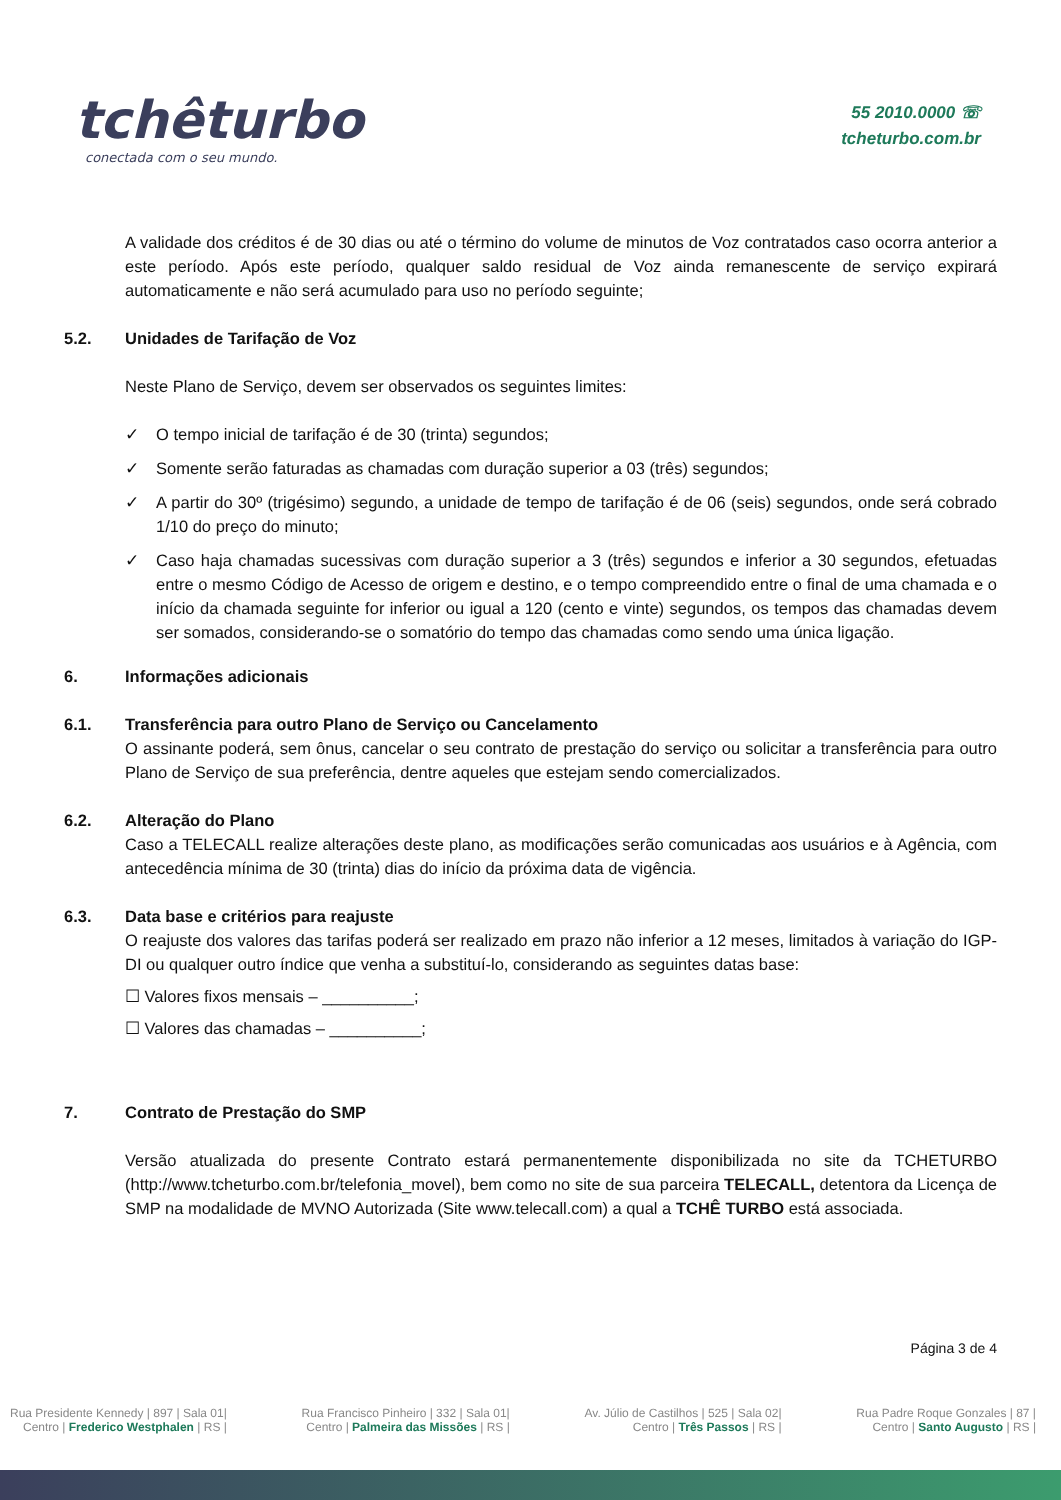tchêturbo
conectada com o seu mundo.
55 2010.0000 ☏
tcheturbo.com.br
A validade dos créditos é de 30 dias ou até o término do volume de minutos de Voz contratados caso ocorra anterior a este período. Após este período, qualquer saldo residual de Voz ainda remanescente de serviço expirará automaticamente e não será acumulado para uso no período seguinte;
5.2. Unidades de Tarifação de Voz
Neste Plano de Serviço, devem ser observados os seguintes limites:
✓ O tempo inicial de tarifação é de 30 (trinta) segundos;
✓ Somente serão faturadas as chamadas com duração superior a 03 (três) segundos;
✓ A partir do 30º (trigésimo) segundo, a unidade de tempo de tarifação é de 06 (seis) segundos, onde será cobrado 1/10 do preço do minuto;
✓ Caso haja chamadas sucessivas com duração superior a 3 (três) segundos e inferior a 30 segundos, efetuadas entre o mesmo Código de Acesso de origem e destino, e o tempo compreendido entre o final de uma chamada e o início da chamada seguinte for inferior ou igual a 120 (cento e vinte) segundos, os tempos das chamadas devem ser somados, considerando-se o somatório do tempo das chamadas como sendo uma única ligação.
6. Informações adicionais
6.1. Transferência para outro Plano de Serviço ou Cancelamento
O assinante poderá, sem ônus, cancelar o seu contrato de prestação do serviço ou solicitar a transferência para outro Plano de Serviço de sua preferência, dentre aqueles que estejam sendo comercializados.
6.2. Alteração do Plano
Caso a TELECALL realize alterações deste plano, as modificações serão comunicadas aos usuários e à Agência, com antecedência mínima de 30 (trinta) dias do início da próxima data de vigência.
6.3. Data base e critérios para reajuste
O reajuste dos valores das tarifas poderá ser realizado em prazo não inferior a 12 meses, limitados à variação do IGP-DI ou qualquer outro índice que venha a substituí-lo, considerando as seguintes datas base:
☐ Valores fixos mensais – __________;
☐ Valores das chamadas – __________;
7. Contrato de Prestação do SMP
Versão atualizada do presente Contrato estará permanentemente disponibilizada no site da TCHETURBO (http://www.tcheturbo.com.br/telefonia_movel), bem como no site de sua parceira TELECALL, detentora da Licença de SMP na modalidade de MVNO Autorizada (Site www.telecall.com) a qual a TCHÊ TURBO está associada.
Página 3 de 4
Rua Presidente Kennedy | 897 | Sala 01|
Centro | Frederico Westphalen | RS |
Rua Francisco Pinheiro | 332 | Sala 01|
Centro | Palmeira das Missões | RS |
Av. Júlio de Castilhos | 525 | Sala 02|
Centro | Três Passos | RS |
Rua Padre Roque Gonzales | 87 |
Centro | Santo Augusto | RS |